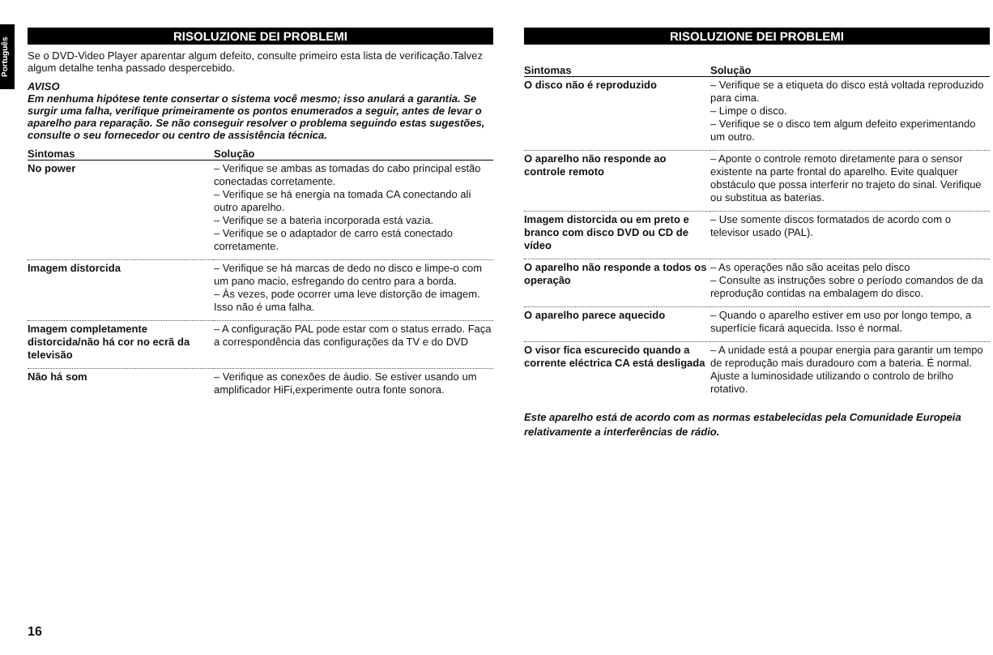Português
RISOLUZIONE DEI PROBLEMI
Se o DVD-Video Player aparentar algum defeito, consulte primeiro esta lista de verificação.Talvez algum detalhe tenha passado despercebido.
AVISO
Em nenhuma hipótese tente consertar o sistema você mesmo; isso anulará a garantia. Se surgir uma falha, verifique primeiramente os pontos enumerados a seguir, antes de levar o aparelho para reparação. Se não conseguir resolver o problema seguindo estas sugestões, consulte o seu fornecedor ou centro de assistência técnica.
| Sintomas | Solução |
| --- | --- |
| No power | – Verifique se ambas as tomadas do cabo principal estão conectadas corretamente. – Verifique se há energia na tomada CA conectando ali outro aparelho. – Verifique se a bateria incorporada está vazia. – Verifique se o adaptador de carro está conectado corretamente. |
| Imagem distorcida | – Verifique se há marcas de dedo no disco e limpe-o com um pano macio, esfregando do centro para a borda. – Às vezes, pode ocorrer uma leve distorção de imagem. Isso não é uma falha. |
| Imagem completamente distorcida/não há cor no ecrã da televisão | – A configuração PAL pode estar com o status errado. Faça a correspondência das configurações da TV e do DVD |
| Não há som | – Verifique as conexões de áudio. Se estiver usando um amplificador HiFi,experimente outra fonte sonora. |
RISOLUZIONE DEI PROBLEMI
| Sintomas | Solução |
| --- | --- |
| O disco não é reproduzido | – Verifique se a etiqueta do disco está voltada reproduzido para cima. – Limpe o disco. – Verifique se o disco tem algum defeito experimentando um outro. |
| O aparelho não responde ao controle remoto | – Aponte o controle remoto diretamente para o sensor existente na parte frontal do aparelho. Evite qualquer obstáculo que possa interferir no trajeto do sinal. Verifique ou substitua as baterias. |
| Imagem distorcida ou em preto e branco com disco DVD ou CD de vídeo | – Use somente discos formatados de acordo com o televisor usado (PAL). |
| O aparelho não responde a todos os operação | – As operações não são aceitas pelo disco – Consulte as instruções sobre o período comandos de da reprodução contidas na embalagem do disco. |
| O aparelho parece aquecido | – Quando o aparelho estiver em uso por longo tempo, a superfície ficará aquecida. Isso é normal. |
| O visor fica escurecido quando a corrente eléctrica CA está desligada | – A unidade está a poupar energia para garantir um tempo de reprodução mais duradouro com a bateria. É normal. Ajuste a luminosidade utilizando o controlo de brilho rotativo. |
Este aparelho está de acordo com as normas estabelecidas pela Comunidade Europeia relativamente a interferências de rádio.
16